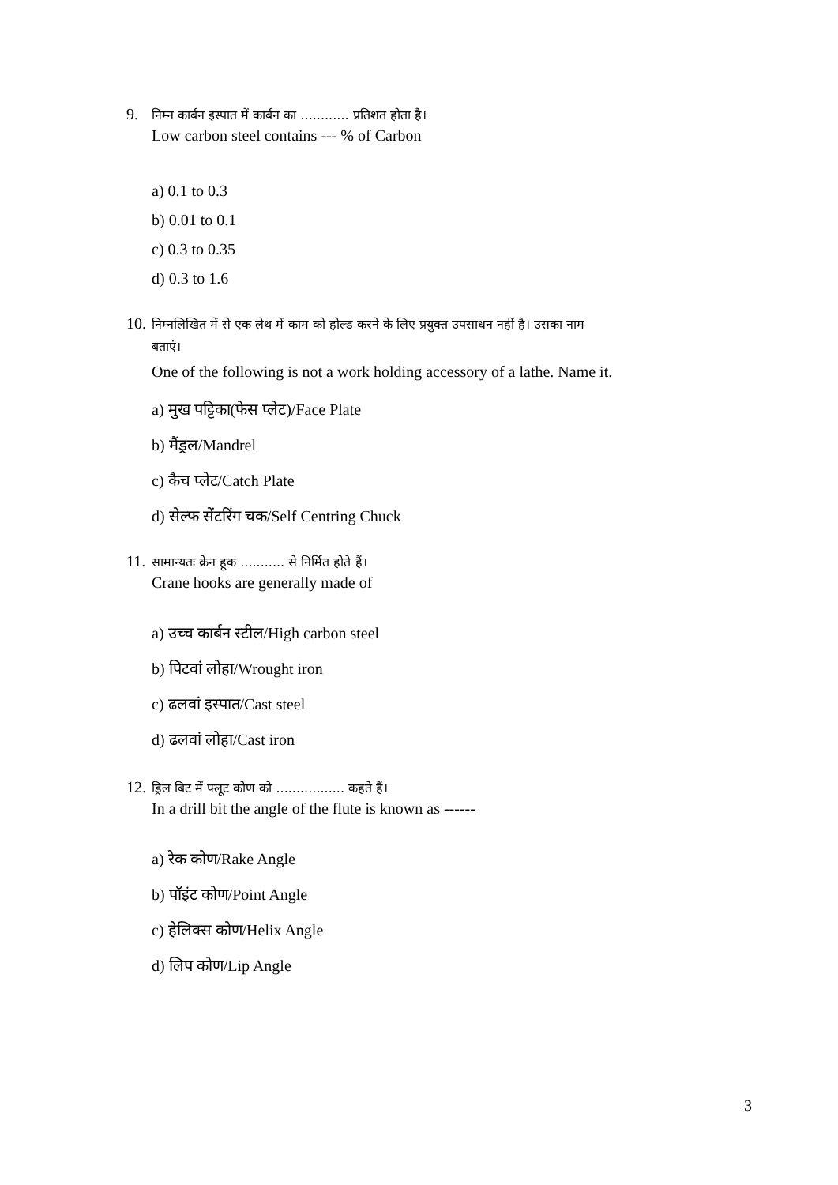9. निम्न कार्बन इस्पात में कार्बन का ............ प्रतिशत होता है।
Low carbon steel contains --- % of Carbon
a) 0.1 to 0.3
b) 0.01 to 0.1
c) 0.3 to 0.35
d) 0.3 to 1.6
10. निम्नलिखित में से एक लेथ में काम को होल्ड करने के लिए प्रयुक्त उपसाधन नहीं है। उसका नाम
बताएं।
One of the following is not a work holding accessory of a lathe. Name it.
a) मुख पट्टिका(फेस प्लेट)/Face Plate
b) मैंड्रल/Mandrel
c) कैच प्लेट/Catch Plate
d) सेल्फ सेंटरिंग चक/Self Centring Chuck
11. सामान्यतः क्रेन हूक ........... से निर्मित होते हैं।
Crane hooks are generally made of
a) उच्च कार्बन स्टील/High carbon steel
b) पिटवां लोहा/Wrought iron
c) ढलवां इस्पात/Cast steel
d) ढलवां लोहा/Cast iron
12. ड्रिल बिट में फ्लूट कोण को ................. कहते हैं।
In a drill bit the angle of the flute is known as ------
a) रेक कोण/Rake Angle
b) पॉइंट कोण/Point Angle
c) हेलिक्स कोण/Helix Angle
d) लिप कोण/Lip Angle
3